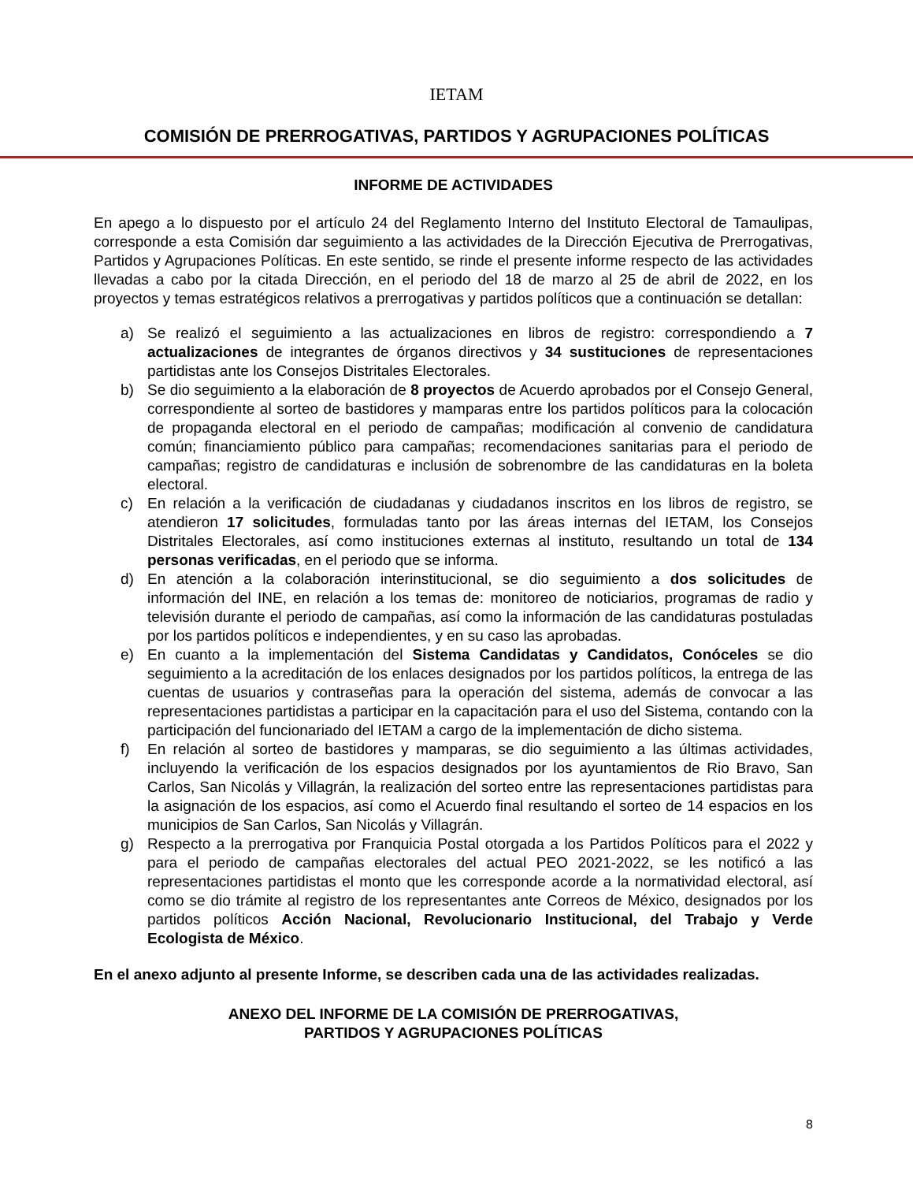IETAM
COMISIÓN DE PRERROGATIVAS, PARTIDOS Y AGRUPACIONES POLÍTICAS
INFORME DE ACTIVIDADES
En apego a lo dispuesto por el artículo 24 del Reglamento Interno del Instituto Electoral de Tamaulipas, corresponde a esta Comisión dar seguimiento a las actividades de la Dirección Ejecutiva de Prerrogativas, Partidos y Agrupaciones Políticas. En este sentido, se rinde el presente informe respecto de las actividades llevadas a cabo por la citada Dirección, en el periodo del 18 de marzo al 25 de abril de 2022, en los proyectos y temas estratégicos relativos a prerrogativas y partidos políticos que a continuación se detallan:
a) Se realizó el seguimiento a las actualizaciones en libros de registro: correspondiendo a 7 actualizaciones de integrantes de órganos directivos y 34 sustituciones de representaciones partidistas ante los Consejos Distritales Electorales.
b) Se dio seguimiento a la elaboración de 8 proyectos de Acuerdo aprobados por el Consejo General, correspondiente al sorteo de bastidores y mamparas entre los partidos políticos para la colocación de propaganda electoral en el periodo de campañas; modificación al convenio de candidatura común; financiamiento público para campañas; recomendaciones sanitarias para el periodo de campañas; registro de candidaturas e inclusión de sobrenombre de las candidaturas en la boleta electoral.
c) En relación a la verificación de ciudadanas y ciudadanos inscritos en los libros de registro, se atendieron 17 solicitudes, formuladas tanto por las áreas internas del IETAM, los Consejos Distritales Electorales, así como instituciones externas al instituto, resultando un total de 134 personas verificadas, en el periodo que se informa.
d) En atención a la colaboración interinstitucional, se dio seguimiento a dos solicitudes de información del INE, en relación a los temas de: monitoreo de noticiarios, programas de radio y televisión durante el periodo de campañas, así como la información de las candidaturas postuladas por los partidos políticos e independientes, y en su caso las aprobadas.
e) En cuanto a la implementación del Sistema Candidatas y Candidatos, Conóceles se dio seguimiento a la acreditación de los enlaces designados por los partidos políticos, la entrega de las cuentas de usuarios y contraseñas para la operación del sistema, además de convocar a las representaciones partidistas a participar en la capacitación para el uso del Sistema, contando con la participación del funcionariado del IETAM a cargo de la implementación de dicho sistema.
f) En relación al sorteo de bastidores y mamparas, se dio seguimiento a las últimas actividades, incluyendo la verificación de los espacios designados por los ayuntamientos de Rio Bravo, San Carlos, San Nicolás y Villagrán, la realización del sorteo entre las representaciones partidistas para la asignación de los espacios, así como el Acuerdo final resultando el sorteo de 14 espacios en los municipios de San Carlos, San Nicolás y Villagrán.
g) Respecto a la prerrogativa por Franquicia Postal otorgada a los Partidos Políticos para el 2022 y para el periodo de campañas electorales del actual PEO 2021-2022, se les notificó a las representaciones partidistas el monto que les corresponde acorde a la normatividad electoral, así como se dio trámite al registro de los representantes ante Correos de México, designados por los partidos políticos Acción Nacional, Revolucionario Institucional, del Trabajo y Verde Ecologista de México.
En el anexo adjunto al presente Informe, se describen cada una de las actividades realizadas.
ANEXO DEL INFORME DE LA COMISIÓN DE PRERROGATIVAS,
PARTIDOS Y AGRUPACIONES POLÍTICAS
8